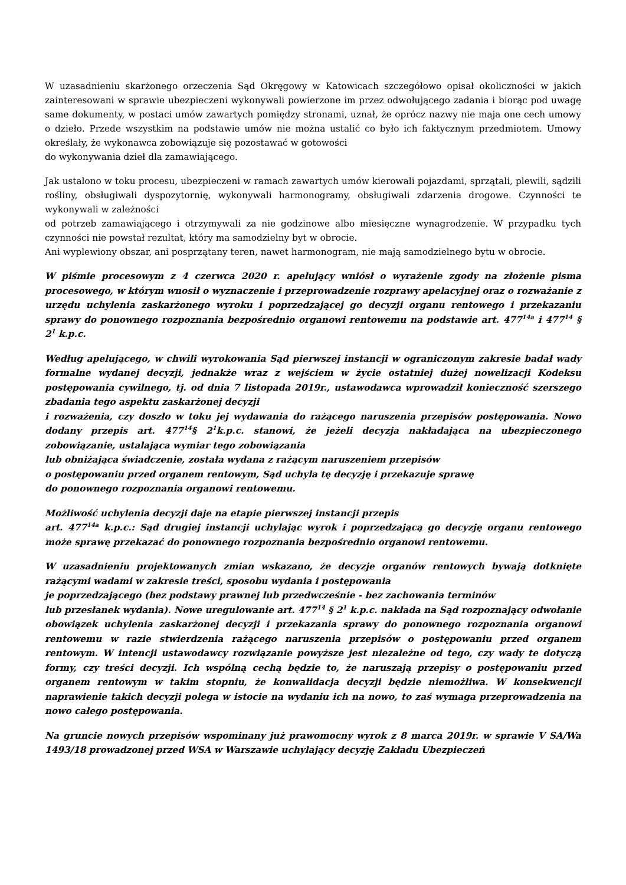W uzasadnieniu skarżonego orzeczenia Sąd Okręgowy w Katowicach szczegółowo opisał okoliczności w jakich zainteresowani w sprawie ubezpieczeni wykonywali powierzone im przez odwołującego zadania i biorąc pod uwagę same dokumenty, w postaci umów zawartych pomiędzy stronami, uznał, że oprócz nazwy nie maja one cech umowy o dzieło. Przede wszystkim na podstawie umów nie można ustalić co było ich faktycznym przedmiotem. Umowy określały, że wykonawca zobowiązuje się pozostawać w gotowości
do wykonywania dzieł dla zamawiającego.
Jak ustalono w toku procesu, ubezpieczeni w ramach zawartych umów kierowali pojazdami, sprzątali, plewili, sądzili rośliny, obsługiwali dyspozytornię, wykonywali harmonogramy, obsługiwali zdarzenia drogowe. Czynności te wykonywali w zależności
od potrzeb zamawiającego i otrzymywali za nie godzinowe albo miesięczne wynagrodzenie. W przypadku tych czynności nie powstał rezultat, który ma samodzielny byt w obrocie.
Ani wyplewiony obszar, ani posprzątany teren, nawet harmonogram, nie mają samodzielnego bytu w obrocie.
W piśmie procesowym z 4 czerwca 2020 r. apelujący wniósł o wyrażenie zgody na złożenie pisma procesowego, w którym wnosił o wyznaczenie i przeprowadzenie rozprawy apelacyjnej oraz o rozważanie z urzędu uchylenia zaskarżonego wyroku i poprzedzającej go decyzji organu rentowego i przekazaniu sprawy do ponownego rozpoznania bezpośrednio organowi rentowemu na podstawie art. 477<sup>14a</sup> i 477<sup>14</sup> § 2<sup>1</sup> k.p.c.
Według apelującego, w chwili wyrokowania Sąd pierwszej instancji w ograniczonym zakresie badał wady formalne wydanej decyzji, jednakże wraz z wejściem w życie ostatniej dużej nowelizacji Kodeksu postępowania cywilnego, tj. od dnia 7 listopada 2019r., ustawodawca wprowadził konieczność szerszego zbadania tego aspektu zaskarżonej decyzji
i rozważenia, czy doszło w toku jej wydawania do rażącego naruszenia przepisów postępowania. Nowo dodany przepis art. 477<sup>14</sup>§ 2<sup>1</sup>k.p.c. stanowi, że jeżeli decyzja nakładająca na ubezpieczonego zobowiązanie, ustalająca wymiar tego zobowiązania
lub obniżająca świadczenie, została wydana z rażącym naruszeniem przepisów
o postępowaniu przed organem rentowym, Sąd uchyla tę decyzję i przekazuje sprawę
do ponownego rozpoznania organowi rentowemu.
Możliwość uchylenia decyzji daje na etapie pierwszej instancji przepis
art. 477<sup>14a</sup> k.p.c.: Sąd drugiej instancji uchylając wyrok i poprzedzającą go decyzję organu rentowego może sprawę przekazać do ponownego rozpoznania bezpośrednio organowi rentowemu.
W uzasadnieniu projektowanych zmian wskazano, że decyzje organów rentowych bywają dotknięte rażącymi wadami w zakresie treści, sposobu wydania i postępowania
je poprzedzającego (bez podstawy prawnej lub przedwcześnie - bez zachowania terminów
lub przesłanek wydania). Nowe uregulowanie art. 477<sup>14</sup> § 2<sup>1</sup> k.p.c. nakłada na Sąd rozpoznający odwołanie obowiązek uchylenia zaskarżonej decyzji i przekazania sprawy do ponownego rozpoznania organowi rentowemu w razie stwierdzenia rażącego naruszenia przepisów o postępowaniu przed organem rentowym. W intencji ustawodawcy rozwiązanie powyższe jest niezależne od tego, czy wady te dotyczą formy, czy treści decyzji. Ich wspólną cechą będzie to, że naruszają przepisy o postępowaniu przed organem rentowym w takim stopniu, że konwalidacja decyzji będzie niemożliwa. W konsekwencji naprawienie takich decyzji polega w istocie na wydaniu ich na nowo, to zaś wymaga przeprowadzenia na nowo całego postępowania.
Na gruncie nowych przepisów wspominany już prawomocny wyrok z 8 marca 2019r. w sprawie V SA/Wa 1493/18 prowadzonej przed WSA w Warszawie uchylający decyzję Zakładu Ubezpieczeń